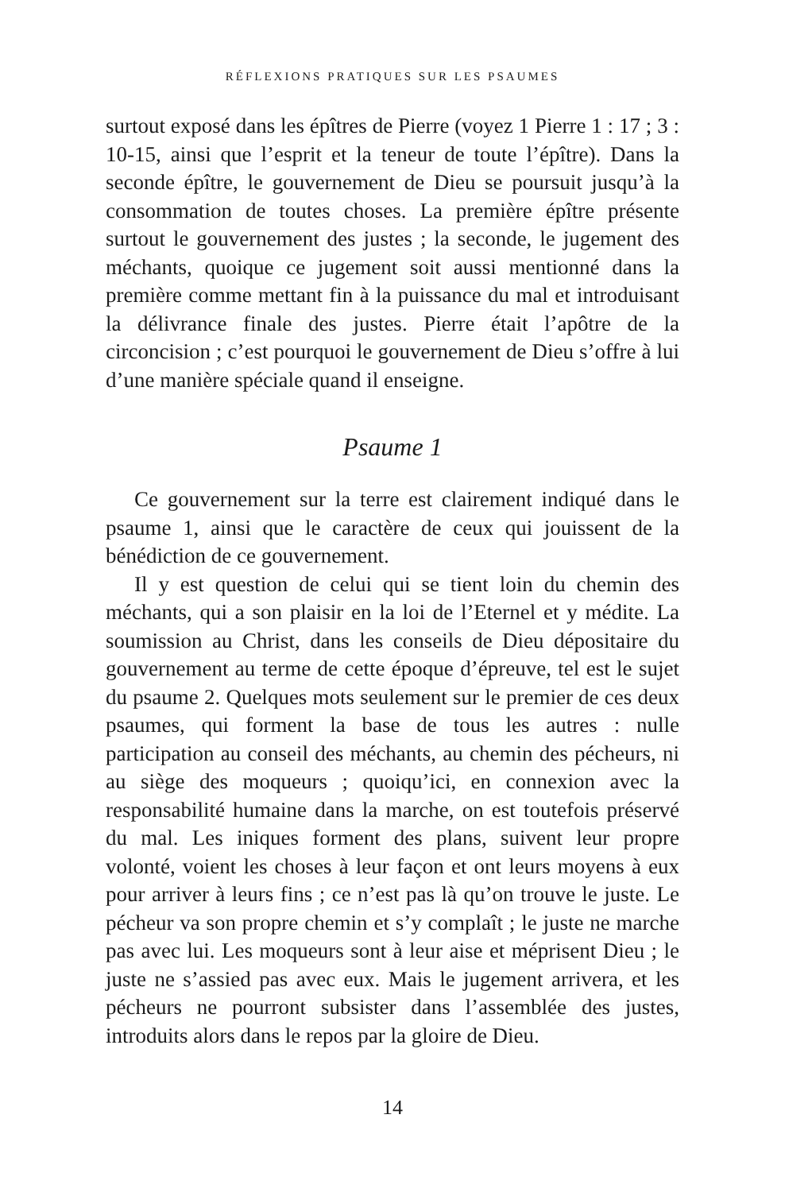RÉFLEXIONS PRATIQUES SUR LES PSAUMES
surtout exposé dans les épîtres de Pierre (voyez 1 Pierre 1 : 17 ; 3 : 10-15, ainsi que l’esprit et la teneur de toute l’épître). Dans la seconde épître, le gouvernement de Dieu se poursuit jusqu’à la consommation de toutes choses. La première épître présente surtout le gouvernement des justes ; la seconde, le jugement des méchants, quoique ce jugement soit aussi mentionné dans la première comme mettant fin à la puissance du mal et introduisant la délivrance finale des justes. Pierre était l’apôtre de la circoncision ; c’est pourquoi le gouvernement de Dieu s’offre à lui d’une manière spéciale quand il enseigne.
Psaume 1
Ce gouvernement sur la terre est clairement indiqué dans le psaume 1, ainsi que le caractère de ceux qui jouissent de la bénédiction de ce gouvernement.
Il y est question de celui qui se tient loin du chemin des méchants, qui a son plaisir en la loi de l’Eternel et y médite. La soumission au Christ, dans les conseils de Dieu dépositaire du gouvernement au terme de cette époque d’épreuve, tel est le sujet du psaume 2. Quelques mots seulement sur le premier de ces deux psaumes, qui forment la base de tous les autres : nulle participation au conseil des méchants, au chemin des pécheurs, ni au siège des moqueurs ; quoiqu’ici, en connexion avec la responsabilité humaine dans la marche, on est toutefois préservé du mal. Les iniques forment des plans, suivent leur propre volonté, voient les choses à leur façon et ont leurs moyens à eux pour arriver à leurs fins ; ce n’est pas là qu’on trouve le juste. Le pécheur va son propre chemin et s’y complaît ; le juste ne marche pas avec lui. Les moqueurs sont à leur aise et méprisent Dieu ; le juste ne s’assied pas avec eux. Mais le jugement arrivera, et les pécheurs ne pourront subsister dans l’assemblée des justes, introduits alors dans le repos par la gloire de Dieu.
14